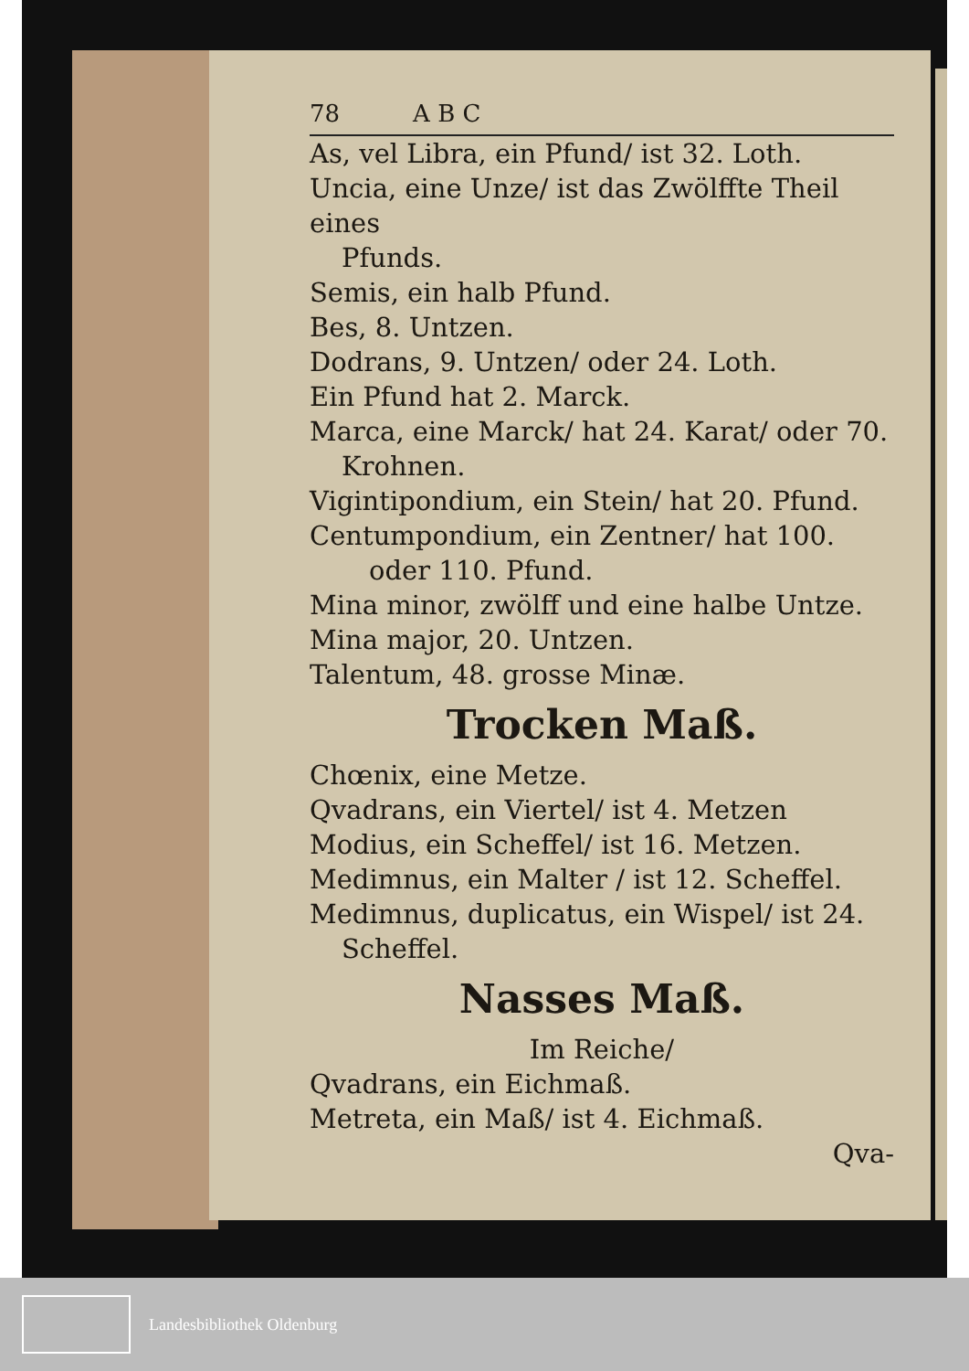78 A B C
As, vel Libra, ein Pfund/ ist 32. Loth.
Uncia, eine Unze/ ist das Zwölffte Theil eines
Pfunds.
Semis, ein halb Pfund.
Bes, 8. Untzen.
Dodrans, 9. Untzen/ oder 24. Loth.
Ein Pfund hat 2. Marck.
Marca, eine Marck/ hat 24. Karat/ oder 70.
Krohnen.
Vigintipondium, ein Stein/ hat 20. Pfund.
Centumpondium, ein Zentner/ hat 100.
oder 110. Pfund.
Mina minor, zwölff und eine halbe Untze.
Mina major, 20. Untzen.
Talentum, 48. grosse Minæ.
Trocken Maß.
Chœnix, eine Metze.
Qvadrans, ein Viertel/ ist 4. Metzen
Modius, ein Scheffel/ ist 16. Metzen.
Medimnus, ein Malter / ist 12. Scheffel.
Medimnus, duplicatus, ein Wispel/ ist 24.
Scheffel.
Nasses Maß.
Im Reiche/
Qvadrans, ein Eichmaß.
Metreta, ein Maß/ ist 4. Eichmaß.
Qva-
Landesbibliothek Oldenburg